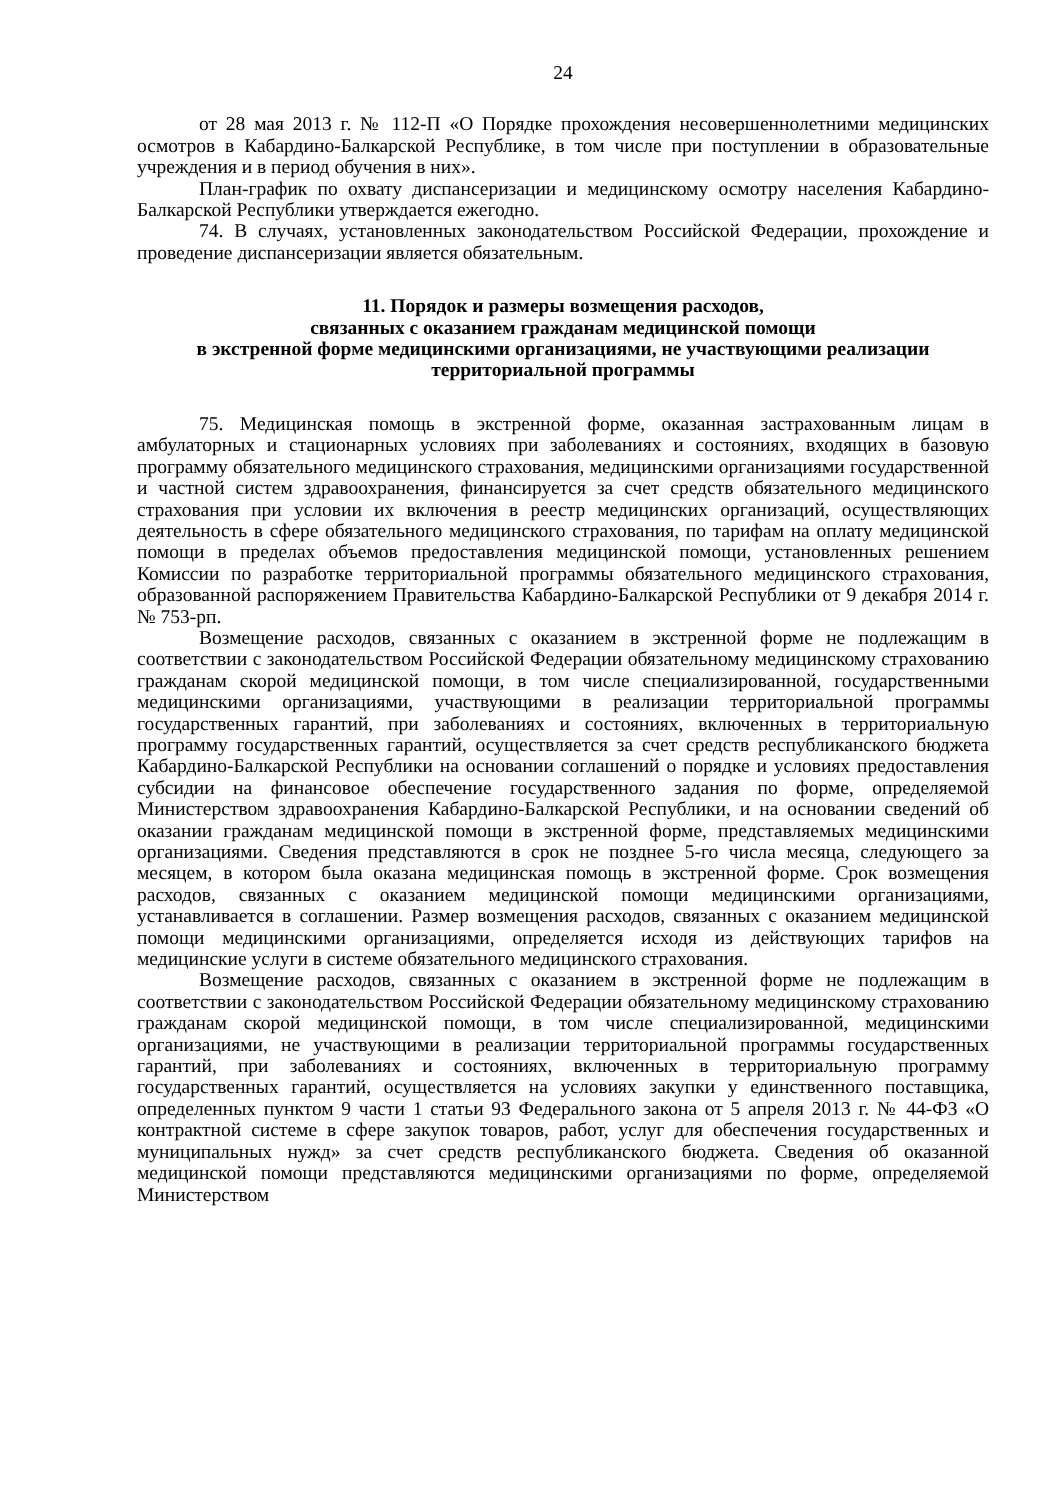24
от 28 мая 2013 г. № 112-П «О Порядке прохождения несовершеннолетними медицинских осмотров в Кабардино-Балкарской Республике, в том числе при поступлении в образовательные учреждения и в период обучения в них».
План-график по охвату диспансеризации и медицинскому осмотру населения Кабардино-Балкарской Республики утверждается ежегодно.
74. В случаях, установленных законодательством Российской Федерации, прохождение и проведение диспансеризации является обязательным.
11. Порядок и размеры возмещения расходов,
связанных с оказанием гражданам медицинской помощи
в экстренной форме медицинскими организациями, не участвующими реализации территориальной программы
75. Медицинская помощь в экстренной форме, оказанная застрахованным лицам в амбулаторных и стационарных условиях при заболеваниях и состояниях, входящих в базовую программу обязательного медицинского страхования, медицинскими организациями государственной и частной систем здравоохранения, финансируется за счет средств обязательного медицинского страхования при условии их включения в реестр медицинских организаций, осуществляющих деятельность в сфере обязательного медицинского страхования, по тарифам на оплату медицинской помощи в пределах объемов предоставления медицинской помощи, установленных решением Комиссии по разработке территориальной программы обязательного медицинского страхования, образованной распоряжением Правительства Кабардино-Балкарской Республики от 9 декабря 2014 г. № 753-рп.
Возмещение расходов, связанных с оказанием в экстренной форме не подлежащим в соответствии с законодательством Российской Федерации обязательному медицинскому страхованию гражданам скорой медицинской помощи, в том числе специализированной, государственными медицинскими организациями, участвующими в реализации территориальной программы государственных гарантий, при заболеваниях и состояниях, включенных в территориальную программу государственных гарантий, осуществляется за счет средств республиканского бюджета Кабардино-Балкарской Республики на основании соглашений о порядке и условиях предоставления субсидии на финансовое обеспечение государственного задания по форме, определяемой Министерством здравоохранения Кабардино-Балкарской Республики, и на основании сведений об оказании гражданам медицинской помощи в экстренной форме, представляемых медицинскими организациями. Сведения представляются в срок не позднее 5-го числа месяца, следующего за месяцем, в котором была оказана медицинская помощь в экстренной форме. Срок возмещения расходов, связанных с оказанием медицинской помощи медицинскими организациями, устанавливается в соглашении. Размер возмещения расходов, связанных с оказанием медицинской помощи медицинскими организациями, определяется исходя из действующих тарифов на медицинские услуги в системе обязательного медицинского страхования.
Возмещение расходов, связанных с оказанием в экстренной форме не подлежащим в соответствии с законодательством Российской Федерации обязательному медицинскому страхованию гражданам скорой медицинской помощи, в том числе специализированной, медицинскими организациями, не участвующими в реализации территориальной программы государственных гарантий, при заболеваниях и состояниях, включенных в территориальную программу государственных гарантий, осуществляется на условиях закупки у единственного поставщика, определенных пунктом 9 части 1 статьи 93 Федерального закона от 5 апреля 2013 г. № 44-ФЗ «О контрактной системе в сфере закупок товаров, работ, услуг для обеспечения государственных и муниципальных нужд» за счет средств республиканского бюджета. Сведения об оказанной медицинской помощи представляются медицинскими организациями по форме, определяемой Министерством